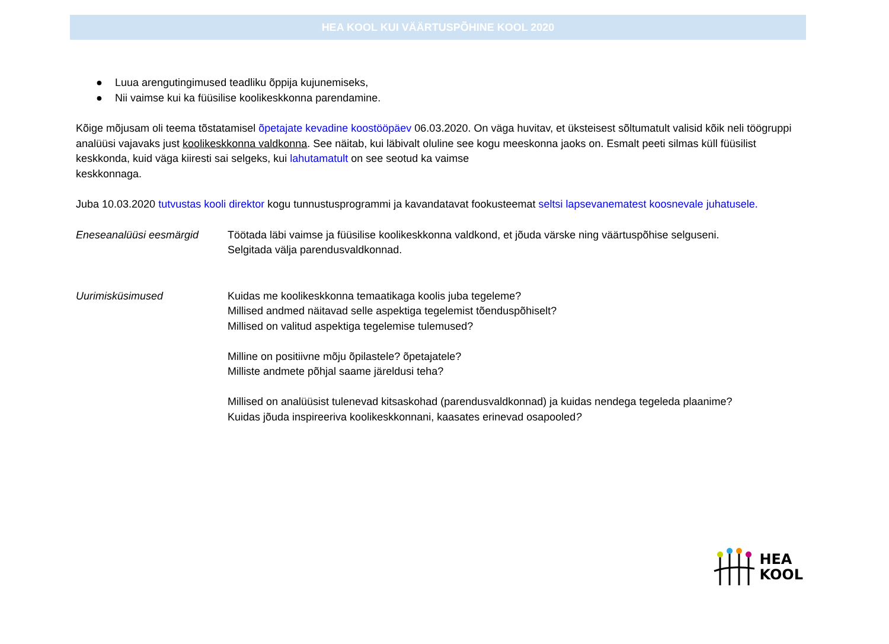HEA KOOL KUI VÄÄRTUSPÕHINE KOOL 2020
● Luua arengutingimused teadliku õppija kujunemiseks,
● Nii vaimse kui ka füüsilise koolikeskkonna parendamine.
Kõige mõjusam oli teema tõstatamisel õpetajate kevadine koostööpäev 06.03.2020. On väga huvitav, et üksteisest sõltumatult valisid kõik neli töögruppi analüüsi vajavaks just koolikeskkonna valdkonna. See näitab, kui läbivalt oluline see kogu meeskonna jaoks on. Esmalt peeti silmas küll füüsilist keskkonda, kuid väga kiiresti sai selgeks, kui lahutamatult on see seotud ka vaimse
keskkonnaga.
Juba 10.03.2020 tutvustas kooli direktor kogu tunnustusprogrammi ja kavandatavat fookusteemat seltsi lapsevanematest koosnevale juhatusele.
Eneseanalüüsi eesmärgid Töötada läbi vaimse ja füüsilise koolikeskkonna valdkond, et jõuda värske ning väärtuspõhise selguseni.
Selgitada välja parendusvaldkonnad.
Uurimisküsimused Kuidas me koolikeskkonna temaatikaga koolis juba tegeleme?
Millised andmed näitavad selle aspektiga tegelemist tõenduspõhiselt?
Millised on valitud aspektiga tegelemise tulemused?
Milline on positiivne mõju õpilastele? õpetajatele?
Milliste andmete põhjal saame järeldusi teha?
Millised on analüüsist tulenevad kitsaskohad (parendusvaldkonnad) ja kuidas nendega tegeleda plaanime?
Kuidas jõuda inspireeriva koolikeskkonnani, kaasates erinevad osapooled?
HEA
KOOL